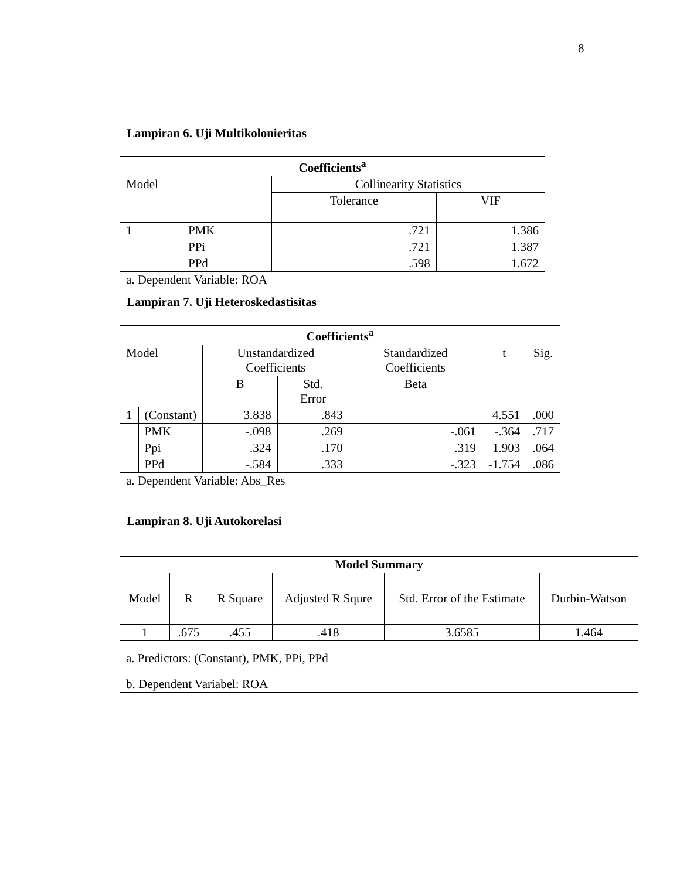8
Lampiran 6. Uji Multikolonieritas
| Coefficients<sup>a</sup> | | | |
| --- | --- | --- | --- |
| Model | | Collinearity Statistics | |
| | | Tolerance | VIF |
| 1 | PMK | .721 | 1.386 |
| | PPi | .721 | 1.387 |
| | PPd | .598 | 1.672 |
| a. Dependent Variable: ROA | | | |
Lampiran 7. Uji Heteroskedastisitas
| Coefficients<sup>a</sup> | | | | | | |
| --- | --- | --- | --- | --- | --- | --- |
| Model | | Unstandardized Coefficients | | Standardized Coefficients | t | Sig. |
| | | B | Std. Error | Beta | | |
| 1 | (Constant) | 3.838 | .843 | | 4.551 | .000 |
| | PMK | -.098 | .269 | -.061 | -.364 | .717 |
| | Ppi | .324 | .170 | .319 | 1.903 | .064 |
| | PPd | -.584 | .333 | -.323 | -1.754 | .086 |
| a. Dependent Variable: Abs_Res | | | | | | |
Lampiran 8. Uji Autokorelasi
| Model Summary | | | | | |
| --- | --- | --- | --- | --- | --- |
| Model | R | R Square | Adjusted R Squre | Std. Error of the Estimate | Durbin-Watson |
| 1 | .675 | .455 | .418 | 3.6585 | 1.464 |
| a. Predictors: (Constant), PMK, PPi, PPd | | | | | |
| b. Dependent Variabel: ROA | | | | | |